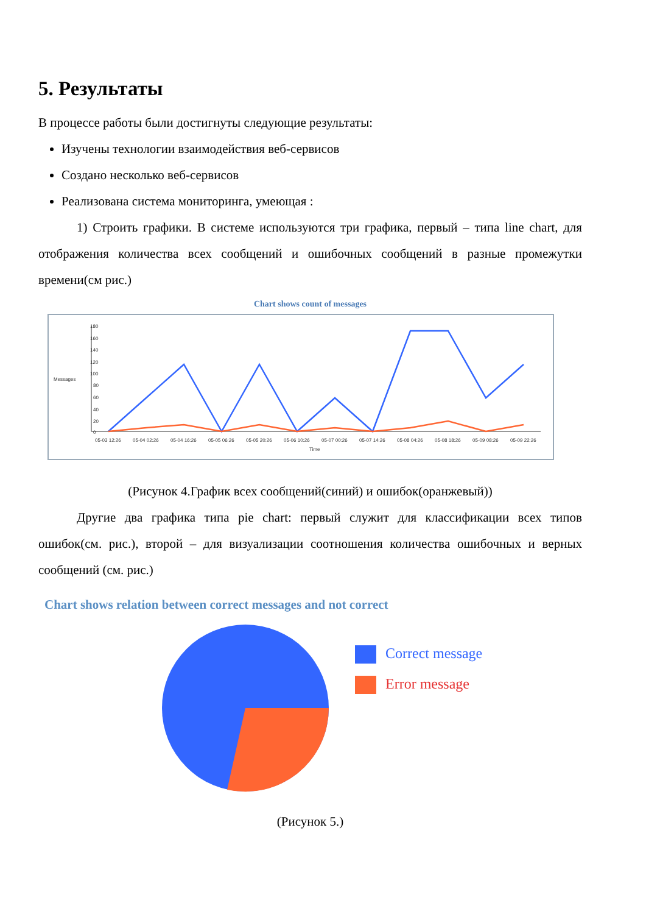5. Результаты
В процессе работы были достигнуты следующие результаты:
Изучены технологии взаимодействия веб-сервисов
Создано несколько веб-сервисов
Реализована система мониторинга, умеющая :
1) Строить графики. В системе используются три графика, первый – типа line chart, для отображения количества всех сообщений и ошибочных сообщений в разные промежутки времени(см рис.)
Chart shows count of messages
Messages
Time
180
100
0
40
20
60
80
160
140
120
05-03 12:26
05-04 02:26
05-04 16:26
05-05 06:26
05-05 20:26
05-06 10:26
05-07 00:26
05-07 14:26
05-08 04:26
05-08 18:26
05-09 08:26
05-09 22:26
(Рисунок 4.График всех сообщений(синий) и ошибок(оранжевый))
Другие два графика типа pie chart: первый служит для классификации всех типов ошибок(см. рис.), второй – для визуализации соотношения количества ошибочных и верных сообщений (см. рис.)
Chart shows relation between correct messages and not correct
Correct message
Error message
(Рисунок 5.)